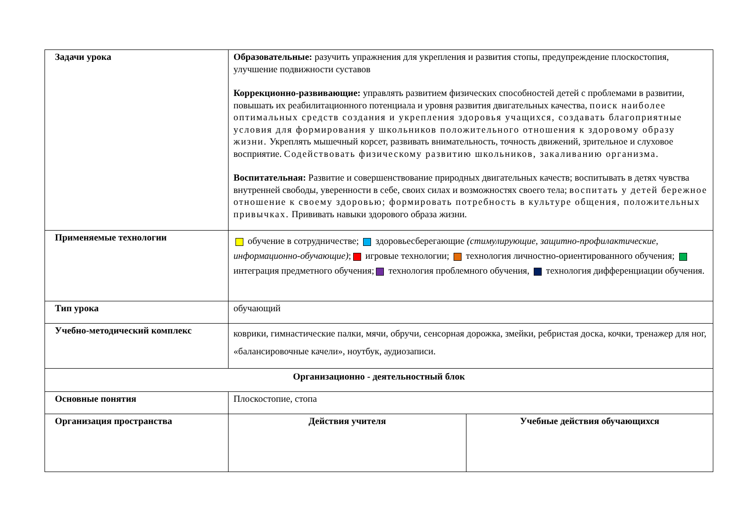| Задачи урока | Образовательные: разучить упражнения для укрепления и развития стопы, предупреждение плоскостопия, улучшение подвижности суставов Коррекционно-развивающие: управлять развитием физических способностей детей с проблемами в развитии, повышать их реабилитационного потенциала и уровня развития двигательных качества, поиск наиболее оптимальных средств создания и укрепления здоровья учащихся, создавать благоприятные условия для формирования у школьников положительного отношения к здоровому образу жизни. Укреплять мышечный корсет, развивать внимательность, точность движений, зрительное и слуховое восприятие. Содействовать физическому развитию школьников, закаливанию организма. Воспитательная: Развитие и совершенствование природных двигательных качеств; воспитывать в детях чувства внутренней свободы, уверенности в себе, своих силах и возможностях своего тела; воспитать у детей бережное отношение к своему здоровью; формировать потребность в культуре общения, положительных привычках. Прививать навыки здорового образа жизни. | |
| Применяемые технологии | обучение в сотрудничестве; здоровьесберегающие (стимулирующие, защитно-профилактические, информационно-обучающие) ; игровые технологии; технология личностно-ориентированного обучения; интеграция предметного обучения; технология проблемного обучения, технология дифференциации обучения. | |
| Тип урока | обучающий | |
| Учебно-методический комплекс | коврики, гимнастические палки, мячи, обручи, сенсорная дорожка, змейки, ребристая доска, кочки, тренажер для ног, «балансировочные качели», ноутбук, аудиозаписи. | |
| Организационно - деятельностный блок | | |
| Основные понятия | Плоскостопие, стопа | |
| Организация пространства | Действия учителя | Учебные действия обучающихся |